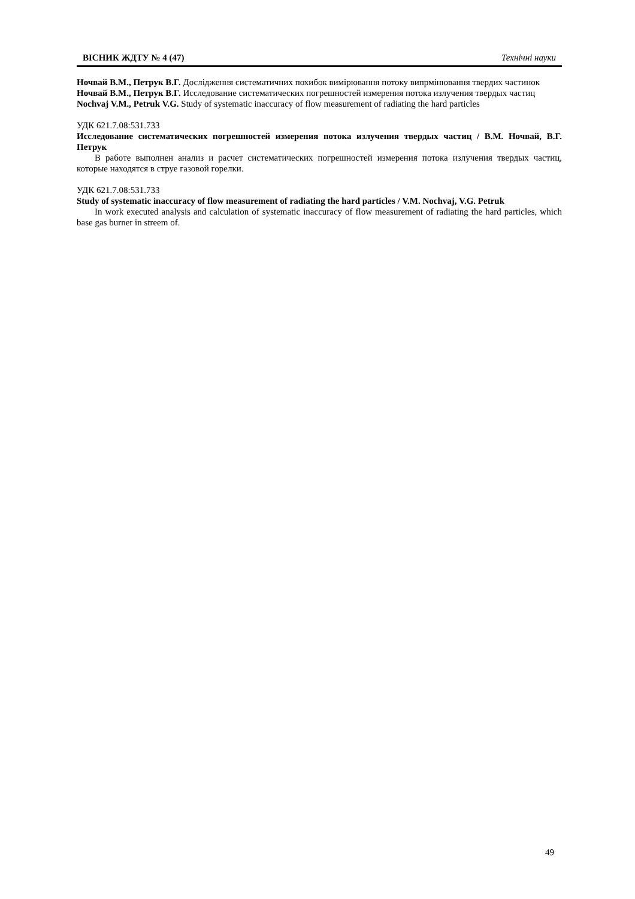ВІСНИК ЖДТУ № 4 (47) Технічні науки
Ночвай В.М., Петрук В.Г. Дослідження систематичних похибок вимірювання потоку випрмінювання твердих частинок
Ночвай В.М., Петрук В.Г. Исследование систематических погрешностей измерения потока излучения твердых частиц
Nochvaj V.M., Petruk V.G. Study of systematic inaccuracy of flow measurement of radiating the hard particles
УДК 621.7.08:531.733
Исследование систематических погрешностей измерения потока излучения твердых частиц / В.М. Ночвай, В.Г. Петрук
В работе выполнен анализ и расчет систематических погрешностей измерения потока излучения твердых частиц, которые находятся в струе газовой горелки.
УДК 621.7.08:531.733
Study of systematic inaccuracy of flow measurement of radiating the hard particles / V.M. Nochvaj, V.G. Petruk
In work executed analysis and calculation of systematic inaccuracy of flow measurement of radiating the hard particles, which base gas burner in streem of.
49